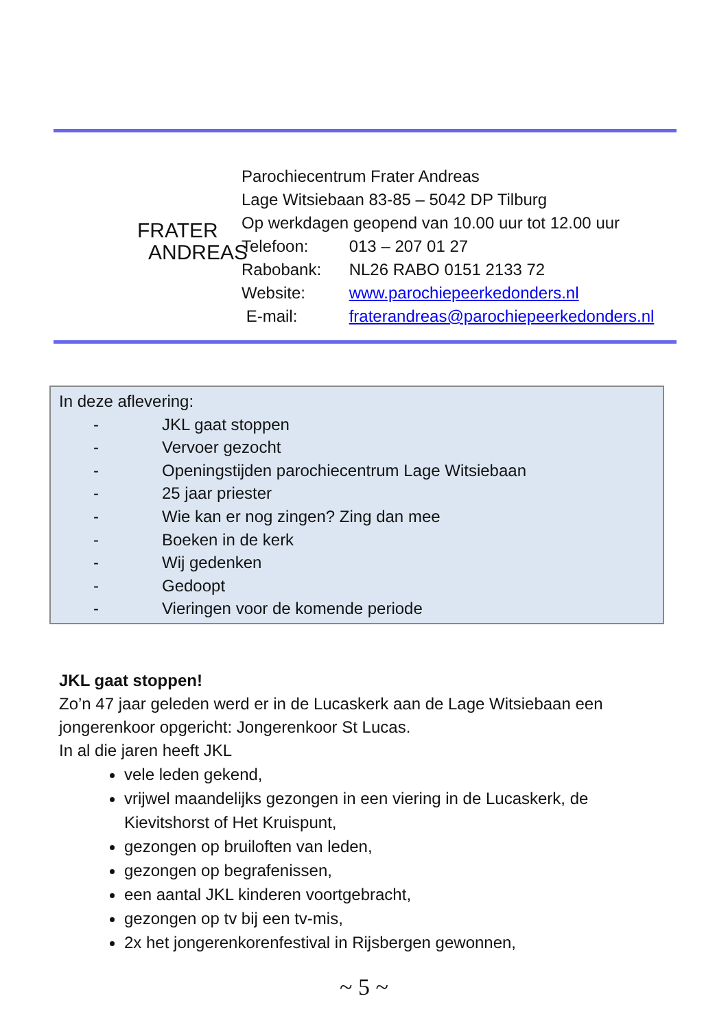FRATER
ANDREAS
Parochiecentrum Frater Andreas
Lage Witsiebaan 83-85 – 5042 DP Tilburg
Op werkdagen geopend van 10.00 uur tot 12.00 uur
Telefoon: 013 – 207 01 27
Rabobank: NL26 RABO 0151 2133 72
Website: www.parochiepeerkedonders.nl
E-mail: fraterandreas@parochiepeerkedonders.nl
In deze aflevering:
- JKL gaat stoppen
- Vervoer gezocht
- Openingstijden parochiecentrum Lage Witsiebaan
- 25 jaar priester
- Wie kan er nog zingen? Zing dan mee
- Boeken in de kerk
- Wij gedenken
- Gedoopt
- Vieringen voor de komende periode
JKL gaat stoppen!
Zo’n 47 jaar geleden werd er in de Lucaskerk aan de Lage Witsiebaan een jongerenkoor opgericht: Jongerenkoor St Lucas.
In al die jaren heeft JKL
vele leden gekend,
vrijwel maandelijks gezongen in een viering in de Lucaskerk, de Kievitshorst of Het Kruispunt,
gezongen op bruiloften van leden,
gezongen op begrafenissen,
een aantal JKL kinderen voortgebracht,
gezongen op tv bij een tv-mis,
2x het jongerenkorenfestival in Rijsbergen gewonnen,
~ 5 ~